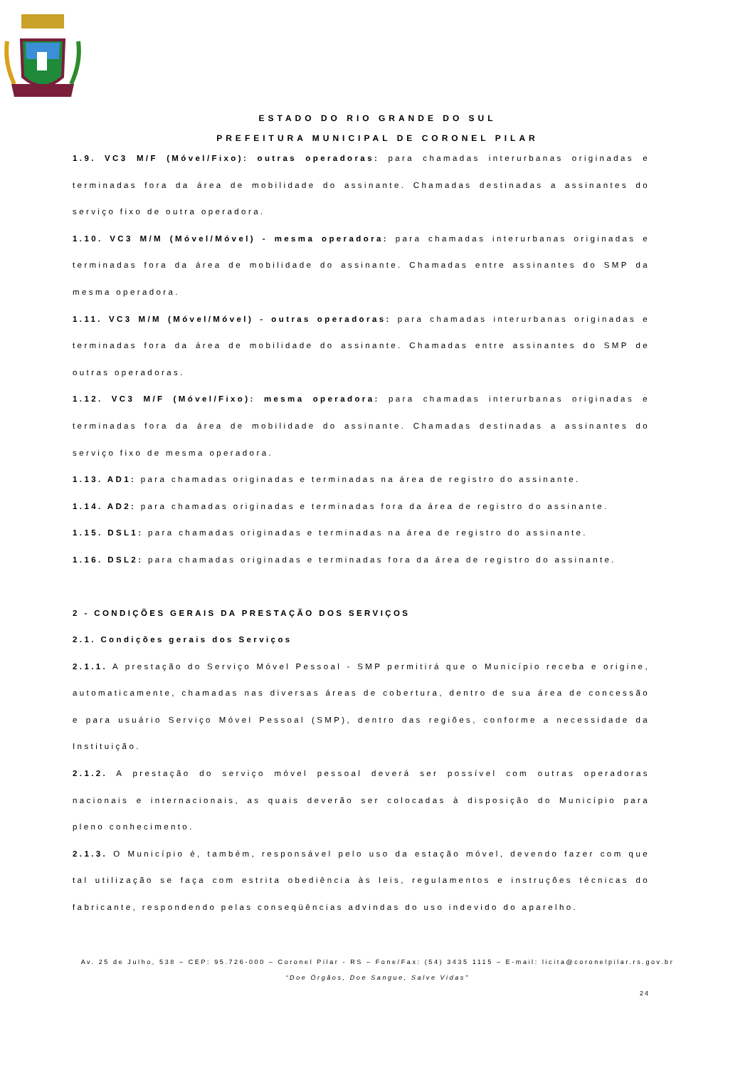ESTADO DO RIO GRANDE DO SUL
PREFEITURA MUNICIPAL DE CORONEL PILAR
1.9. VC3 M/F (Móvel/Fixo): outras operadoras: para chamadas interurbanas originadas e terminadas fora da área de mobilidade do assinante. Chamadas destinadas a assinantes do serviço fixo de outra operadora.
1.10. VC3 M/M (Móvel/Móvel) - mesma operadora: para chamadas interurbanas originadas e terminadas fora da área de mobilidade do assinante. Chamadas entre assinantes do SMP da mesma operadora.
1.11. VC3 M/M (Móvel/Móvel) - outras operadoras: para chamadas interurbanas originadas e terminadas fora da área de mobilidade do assinante. Chamadas entre assinantes do SMP de outras operadoras.
1.12. VC3 M/F (Móvel/Fixo): mesma operadora: para chamadas interurbanas originadas e terminadas fora da área de mobilidade do assinante. Chamadas destinadas a assinantes do serviço fixo de mesma operadora.
1.13. AD1: para chamadas originadas e terminadas na área de registro do assinante.
1.14. AD2: para chamadas originadas e terminadas fora da área de registro do assinante.
1.15. DSL1: para chamadas originadas e terminadas na área de registro do assinante.
1.16. DSL2: para chamadas originadas e terminadas fora da área de registro do assinante.
2 - CONDIÇÕES GERAIS DA PRESTAÇÃO DOS SERVIÇOS
2.1. Condições gerais dos Serviços
2.1.1. A prestação do Serviço Móvel Pessoal - SMP permitirá que o Município receba e origine, automaticamente, chamadas nas diversas áreas de cobertura, dentro de sua área de concessão e para usuário Serviço Móvel Pessoal (SMP), dentro das regiões, conforme a necessidade da Instituição.
2.1.2. A prestação do serviço móvel pessoal deverá ser possível com outras operadoras nacionais e internacionais, as quais deverão ser colocadas à disposição do Município para pleno conhecimento.
2.1.3. O Município é, também, responsável pelo uso da estação móvel, devendo fazer com que tal utilização se faça com estrita obediência às leis, regulamentos e instruções técnicas do fabricante, respondendo pelas conseqüências advindas do uso indevido do aparelho.
Av. 25 de Julho, 538 – CEP: 95.726-000 – Coronel Pilar - RS – Fone/Fax: (54) 3435 1115 – E-mail: licita@coronelpilar.rs.gov.br
“Doe Órgãos, Doe Sangue, Salve Vidas”
24